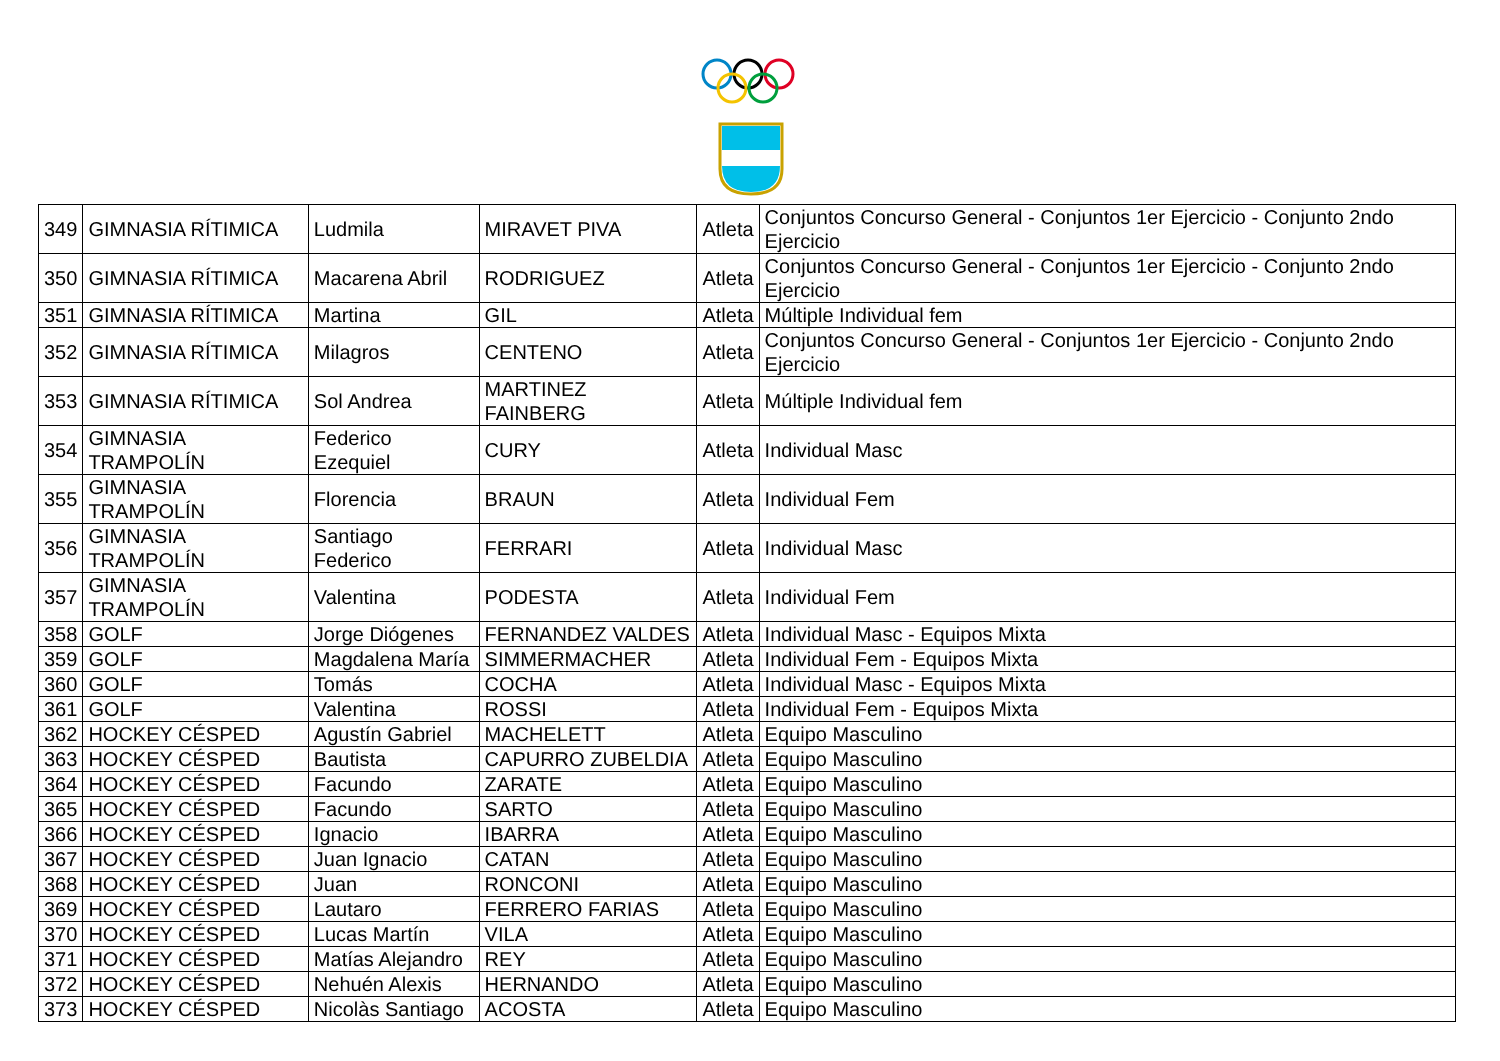| 349 | GIMNASIA RÍTIMICA | Ludmila | MIRAVET PIVA | Atleta | Conjuntos Concurso General - Conjuntos 1er Ejercicio - Conjunto 2ndo Ejercicio |
| 350 | GIMNASIA RÍTIMICA | Macarena Abril | RODRIGUEZ | Atleta | Conjuntos Concurso General - Conjuntos 1er Ejercicio - Conjunto 2ndo Ejercicio |
| 351 | GIMNASIA RÍTIMICA | Martina | GIL | Atleta | Múltiple Individual fem |
| 352 | GIMNASIA RÍTIMICA | Milagros | CENTENO | Atleta | Conjuntos Concurso General - Conjuntos 1er Ejercicio - Conjunto 2ndo Ejercicio |
| 353 | GIMNASIA RÍTIMICA | Sol Andrea | MARTINEZ FAINBERG | Atleta | Múltiple Individual fem |
| 354 | GIMNASIA TRAMPOLÍN | Federico Ezequiel | CURY | Atleta | Individual Masc |
| 355 | GIMNASIA TRAMPOLÍN | Florencia | BRAUN | Atleta | Individual Fem |
| 356 | GIMNASIA TRAMPOLÍN | Santiago Federico | FERRARI | Atleta | Individual Masc |
| 357 | GIMNASIA TRAMPOLÍN | Valentina | PODESTA | Atleta | Individual Fem |
| 358 | GOLF | Jorge Diógenes | FERNANDEZ VALDES | Atleta | Individual Masc - Equipos Mixta |
| 359 | GOLF | Magdalena María | SIMMERMACHER | Atleta | Individual Fem - Equipos Mixta |
| 360 | GOLF | Tomás | COCHA | Atleta | Individual Masc - Equipos Mixta |
| 361 | GOLF | Valentina | ROSSI | Atleta | Individual Fem - Equipos Mixta |
| 362 | HOCKEY CÉSPED | Agustín Gabriel | MACHELETT | Atleta | Equipo Masculino |
| 363 | HOCKEY CÉSPED | Bautista | CAPURRO ZUBELDIA | Atleta | Equipo Masculino |
| 364 | HOCKEY CÉSPED | Facundo | ZARATE | Atleta | Equipo Masculino |
| 365 | HOCKEY CÉSPED | Facundo | SARTO | Atleta | Equipo Masculino |
| 366 | HOCKEY CÉSPED | Ignacio | IBARRA | Atleta | Equipo Masculino |
| 367 | HOCKEY CÉSPED | Juan Ignacio | CATAN | Atleta | Equipo Masculino |
| 368 | HOCKEY CÉSPED | Juan | RONCONI | Atleta | Equipo Masculino |
| 369 | HOCKEY CÉSPED | Lautaro | FERRERO FARIAS | Atleta | Equipo Masculino |
| 370 | HOCKEY CÉSPED | Lucas Martín | VILA | Atleta | Equipo Masculino |
| 371 | HOCKEY CÉSPED | Matías Alejandro | REY | Atleta | Equipo Masculino |
| 372 | HOCKEY CÉSPED | Nehuén Alexis | HERNANDO | Atleta | Equipo Masculino |
| 373 | HOCKEY CÉSPED | Nicolàs Santiago | ACOSTA | Atleta | Equipo Masculino |